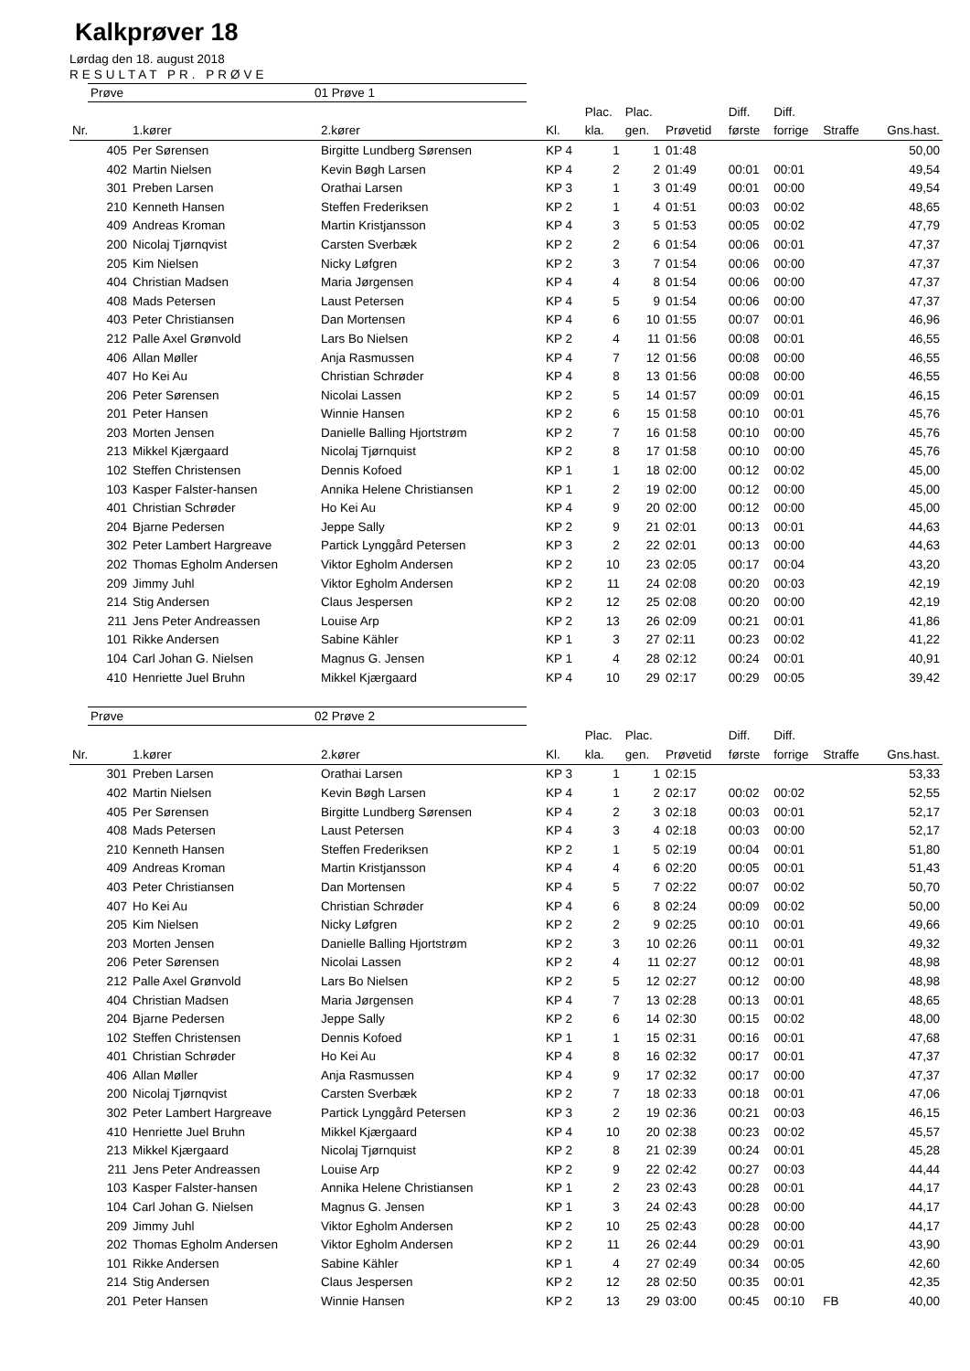Kalkprøver 18
Lørdag den 18. august 2018
RESULTAT PR. PRØVE
Prøve 01 Prøve 1
| | | | | Plac. | Plac. | | Diff. | Diff. | | |
| --- | --- | --- | --- | --- | --- | --- | --- | --- | --- | --- |
| Nr. | 1.kører | 2.kører | Kl. | kla. | gen. | Prøvetid | første | forrige | Straffe | Gns.hast. |
| 405 | Per Sørensen | Birgitte Lundberg Sørensen | KP 4 | 1 | 1 | 01:48 | | | | 50,00 |
| 402 | Martin Nielsen | Kevin Bøgh Larsen | KP 4 | 2 | 2 | 01:49 | 00:01 | 00:01 | | 49,54 |
| 301 | Preben Larsen | Orathai Larsen | KP 3 | 1 | 3 | 01:49 | 00:01 | 00:00 | | 49,54 |
| 210 | Kenneth Hansen | Steffen Frederiksen | KP 2 | 1 | 4 | 01:51 | 00:03 | 00:02 | | 48,65 |
| 409 | Andreas Kroman | Martin Kristjansson | KP 4 | 3 | 5 | 01:53 | 00:05 | 00:02 | | 47,79 |
| 200 | Nicolaj Tjørnqvist | Carsten Sverbæk | KP 2 | 2 | 6 | 01:54 | 00:06 | 00:01 | | 47,37 |
| 205 | Kim Nielsen | Nicky Løfgren | KP 2 | 3 | 7 | 01:54 | 00:06 | 00:00 | | 47,37 |
| 404 | Christian Madsen | Maria Jørgensen | KP 4 | 4 | 8 | 01:54 | 00:06 | 00:00 | | 47,37 |
| 408 | Mads Petersen | Laust Petersen | KP 4 | 5 | 9 | 01:54 | 00:06 | 00:00 | | 47,37 |
| 403 | Peter Christiansen | Dan Mortensen | KP 4 | 6 | 10 | 01:55 | 00:07 | 00:01 | | 46,96 |
| 212 | Palle Axel Grønvold | Lars Bo Nielsen | KP 2 | 4 | 11 | 01:56 | 00:08 | 00:01 | | 46,55 |
| 406 | Allan Møller | Anja Rasmussen | KP 4 | 7 | 12 | 01:56 | 00:08 | 00:00 | | 46,55 |
| 407 | Ho Kei Au | Christian Schrøder | KP 4 | 8 | 13 | 01:56 | 00:08 | 00:00 | | 46,55 |
| 206 | Peter Sørensen | Nicolai Lassen | KP 2 | 5 | 14 | 01:57 | 00:09 | 00:01 | | 46,15 |
| 201 | Peter Hansen | Winnie Hansen | KP 2 | 6 | 15 | 01:58 | 00:10 | 00:01 | | 45,76 |
| 203 | Morten Jensen | Danielle Balling Hjortstrøm | KP 2 | 7 | 16 | 01:58 | 00:10 | 00:00 | | 45,76 |
| 213 | Mikkel Kjærgaard | Nicolaj Tjørnquist | KP 2 | 8 | 17 | 01:58 | 00:10 | 00:00 | | 45,76 |
| 102 | Steffen Christensen | Dennis Kofoed | KP 1 | 1 | 18 | 02:00 | 00:12 | 00:02 | | 45,00 |
| 103 | Kasper Falster-hansen | Annika Helene Christiansen | KP 1 | 2 | 19 | 02:00 | 00:12 | 00:00 | | 45,00 |
| 401 | Christian Schrøder | Ho Kei Au | KP 4 | 9 | 20 | 02:00 | 00:12 | 00:00 | | 45,00 |
| 204 | Bjarne Pedersen | Jeppe Sally | KP 2 | 9 | 21 | 02:01 | 00:13 | 00:01 | | 44,63 |
| 302 | Peter Lambert Hargreave | Partick Lynggård Petersen | KP 3 | 2 | 22 | 02:01 | 00:13 | 00:00 | | 44,63 |
| 202 | Thomas Egholm Andersen | Viktor Egholm Andersen | KP 2 | 10 | 23 | 02:05 | 00:17 | 00:04 | | 43,20 |
| 209 | Jimmy Juhl | Viktor Egholm Andersen | KP 2 | 11 | 24 | 02:08 | 00:20 | 00:03 | | 42,19 |
| 214 | Stig Andersen | Claus Jespersen | KP 2 | 12 | 25 | 02:08 | 00:20 | 00:00 | | 42,19 |
| 211 | Jens Peter Andreassen | Louise Arp | KP 2 | 13 | 26 | 02:09 | 00:21 | 00:01 | | 41,86 |
| 101 | Rikke Andersen | Sabine Kähler | KP 1 | 3 | 27 | 02:11 | 00:23 | 00:02 | | 41,22 |
| 104 | Carl Johan G. Nielsen | Magnus G. Jensen | KP 1 | 4 | 28 | 02:12 | 00:24 | 00:01 | | 40,91 |
| 410 | Henriette Juel Bruhn | Mikkel Kjærgaard | KP 4 | 10 | 29 | 02:17 | 00:29 | 00:05 | | 39,42 |
Prøve 02 Prøve 2
| | | | | Plac. | Plac. | | Diff. | Diff. | | |
| --- | --- | --- | --- | --- | --- | --- | --- | --- | --- | --- |
| Nr. | 1.kører | 2.kører | Kl. | kla. | gen. | Prøvetid | første | forrige | Straffe | Gns.hast. |
| 301 | Preben Larsen | Orathai Larsen | KP 3 | 1 | 1 | 02:15 | | | | 53,33 |
| 402 | Martin Nielsen | Kevin Bøgh Larsen | KP 4 | 1 | 2 | 02:17 | 00:02 | 00:02 | | 52,55 |
| 405 | Per Sørensen | Birgitte Lundberg Sørensen | KP 4 | 2 | 3 | 02:18 | 00:03 | 00:01 | | 52,17 |
| 408 | Mads Petersen | Laust Petersen | KP 4 | 3 | 4 | 02:18 | 00:03 | 00:00 | | 52,17 |
| 210 | Kenneth Hansen | Steffen Frederiksen | KP 2 | 1 | 5 | 02:19 | 00:04 | 00:01 | | 51,80 |
| 409 | Andreas Kroman | Martin Kristjansson | KP 4 | 4 | 6 | 02:20 | 00:05 | 00:01 | | 51,43 |
| 403 | Peter Christiansen | Dan Mortensen | KP 4 | 5 | 7 | 02:22 | 00:07 | 00:02 | | 50,70 |
| 407 | Ho Kei Au | Christian Schrøder | KP 4 | 6 | 8 | 02:24 | 00:09 | 00:02 | | 50,00 |
| 205 | Kim Nielsen | Nicky Løfgren | KP 2 | 2 | 9 | 02:25 | 00:10 | 00:01 | | 49,66 |
| 203 | Morten Jensen | Danielle Balling Hjortstrøm | KP 2 | 3 | 10 | 02:26 | 00:11 | 00:01 | | 49,32 |
| 206 | Peter Sørensen | Nicolai Lassen | KP 2 | 4 | 11 | 02:27 | 00:12 | 00:01 | | 48,98 |
| 212 | Palle Axel Grønvold | Lars Bo Nielsen | KP 2 | 5 | 12 | 02:27 | 00:12 | 00:00 | | 48,98 |
| 404 | Christian Madsen | Maria Jørgensen | KP 4 | 7 | 13 | 02:28 | 00:13 | 00:01 | | 48,65 |
| 204 | Bjarne Pedersen | Jeppe Sally | KP 2 | 6 | 14 | 02:30 | 00:15 | 00:02 | | 48,00 |
| 102 | Steffen Christensen | Dennis Kofoed | KP 1 | 1 | 15 | 02:31 | 00:16 | 00:01 | | 47,68 |
| 401 | Christian Schrøder | Ho Kei Au | KP 4 | 8 | 16 | 02:32 | 00:17 | 00:01 | | 47,37 |
| 406 | Allan Møller | Anja Rasmussen | KP 4 | 9 | 17 | 02:32 | 00:17 | 00:00 | | 47,37 |
| 200 | Nicolaj Tjørnqvist | Carsten Sverbæk | KP 2 | 7 | 18 | 02:33 | 00:18 | 00:01 | | 47,06 |
| 302 | Peter Lambert Hargreave | Partick Lynggård Petersen | KP 3 | 2 | 19 | 02:36 | 00:21 | 00:03 | | 46,15 |
| 410 | Henriette Juel Bruhn | Mikkel Kjærgaard | KP 4 | 10 | 20 | 02:38 | 00:23 | 00:02 | | 45,57 |
| 213 | Mikkel Kjærgaard | Nicolaj Tjørnquist | KP 2 | 8 | 21 | 02:39 | 00:24 | 00:01 | | 45,28 |
| 211 | Jens Peter Andreassen | Louise Arp | KP 2 | 9 | 22 | 02:42 | 00:27 | 00:03 | | 44,44 |
| 103 | Kasper Falster-hansen | Annika Helene Christiansen | KP 1 | 2 | 23 | 02:43 | 00:28 | 00:01 | | 44,17 |
| 104 | Carl Johan G. Nielsen | Magnus G. Jensen | KP 1 | 3 | 24 | 02:43 | 00:28 | 00:00 | | 44,17 |
| 209 | Jimmy Juhl | Viktor Egholm Andersen | KP 2 | 10 | 25 | 02:43 | 00:28 | 00:00 | | 44,17 |
| 202 | Thomas Egholm Andersen | Viktor Egholm Andersen | KP 2 | 11 | 26 | 02:44 | 00:29 | 00:01 | | 43,90 |
| 101 | Rikke Andersen | Sabine Kähler | KP 1 | 4 | 27 | 02:49 | 00:34 | 00:05 | | 42,60 |
| 214 | Stig Andersen | Claus Jespersen | KP 2 | 12 | 28 | 02:50 | 00:35 | 00:01 | | 42,35 |
| 201 | Peter Hansen | Winnie Hansen | KP 2 | 13 | 29 | 03:00 | 00:45 | 00:10 | FB | 40,00 |